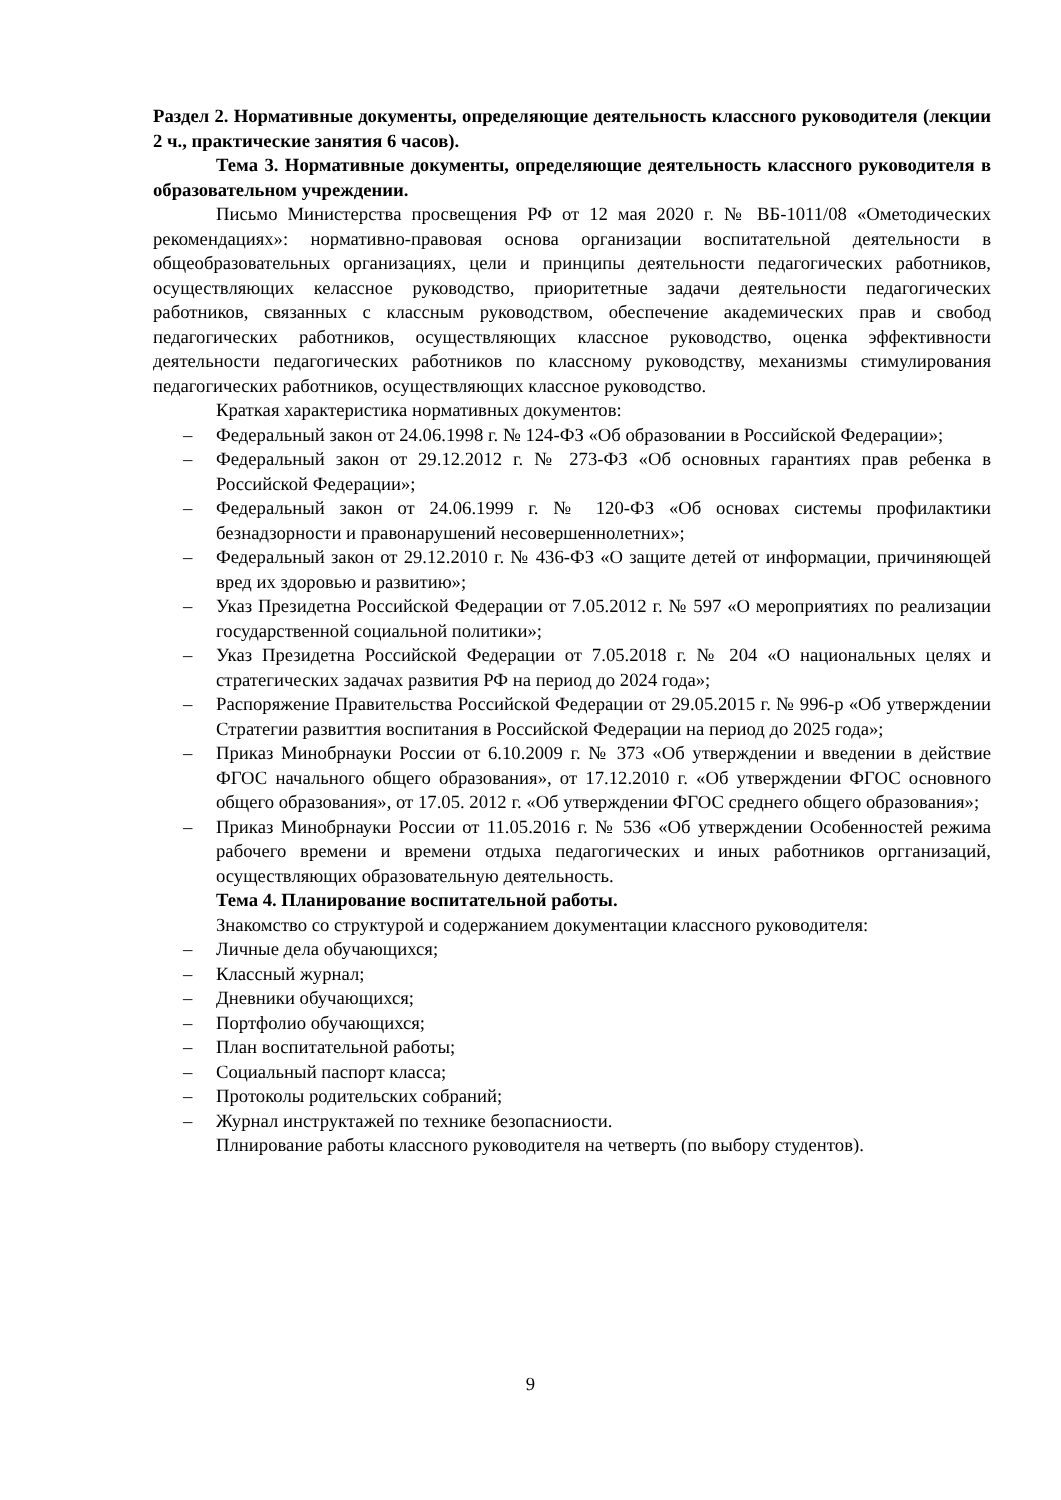Раздел 2. Нормативные документы, определяющие деятельность классного руководителя (лекции 2 ч., практические занятия 6 часов).
Тема 3. Нормативные документы, определяющие деятельность классного руководителя в образовательном учреждении.
Письмо Министерства просвещения РФ от 12 мая 2020 г. № ВБ-1011/08 «Ометодических рекомендациях»: нормативно-правовая основа организации воспитательной деятельности в общеобразовательных организациях, цели и принципы деятельности педагогических работников, осуществляющих келассное руководство, приоритетные задачи деятельности педагогических работников, связанных с классным руководством, обеспечение академических прав и свобод педагогических работников, осуществляющих классное руководство, оценка эффективности деятельности педагогических работников по классному руководству, механизмы стимулирования педагогических работников, осуществляющих классное руководство.
Краткая характеристика нормативных документов:
– Федеральный закон от 24.06.1998 г. № 124-ФЗ «Об образовании в Российской Федерации»;
– Федеральный закон от 29.12.2012 г. № 273-ФЗ «Об основных гарантиях прав ребенка в Российской Федерации»;
– Федеральный закон от 24.06.1999 г. № 120-ФЗ «Об основах системы профилактики безнадзорности и правонарушений несовершеннолетних»;
– Федеральный закон от 29.12.2010 г. № 436-ФЗ «О защите детей от информации, причиняющей вред их здоровью и развитию»;
– Указ Президетна Российской Федерации от 7.05.2012 г. № 597 «О мероприятиях по реализации государственной социальной политики»;
– Указ Президетна Российской Федерации от 7.05.2018 г. № 204 «О национальных целях и стратегических задачах развития РФ на период до 2024 года»;
– Распоряжение Правительства Российской Федерации от 29.05.2015 г. № 996-р «Об утверждении Стратегии развиттия воспитания в Российской Федерации на период до 2025 года»;
– Приказ Минобрнауки России от 6.10.2009 г. № 373 «Об утверждении и введении в действие ФГОС начального общего образования», от 17.12.2010 г. «Об утверждении ФГОС основного общего образования», от 17.05. 2012 г. «Об утверждении ФГОС среднего общего образования»;
– Приказ Минобрнауки России от 11.05.2016 г. № 536 «Об утверждении Особенностей режима рабочего времени и времени отдыха педагогических и иных работников оргганизаций, осуществляющих образовательную деятельность.
Тема 4. Планирование воспитательной работы.
Знакомство со структурой и содержанием документации классного руководителя:
– Личные дела обучающихся;
– Классный журнал;
– Дневники обучающихся;
– Портфолио обучающихся;
– План воспитательной работы;
– Социальный паспорт класса;
– Протоколы родительских собраний;
– Журнал инструктажей по технике безопасниости.
Плнирование работы классного руководителя на четверть (по выбору студентов).
9